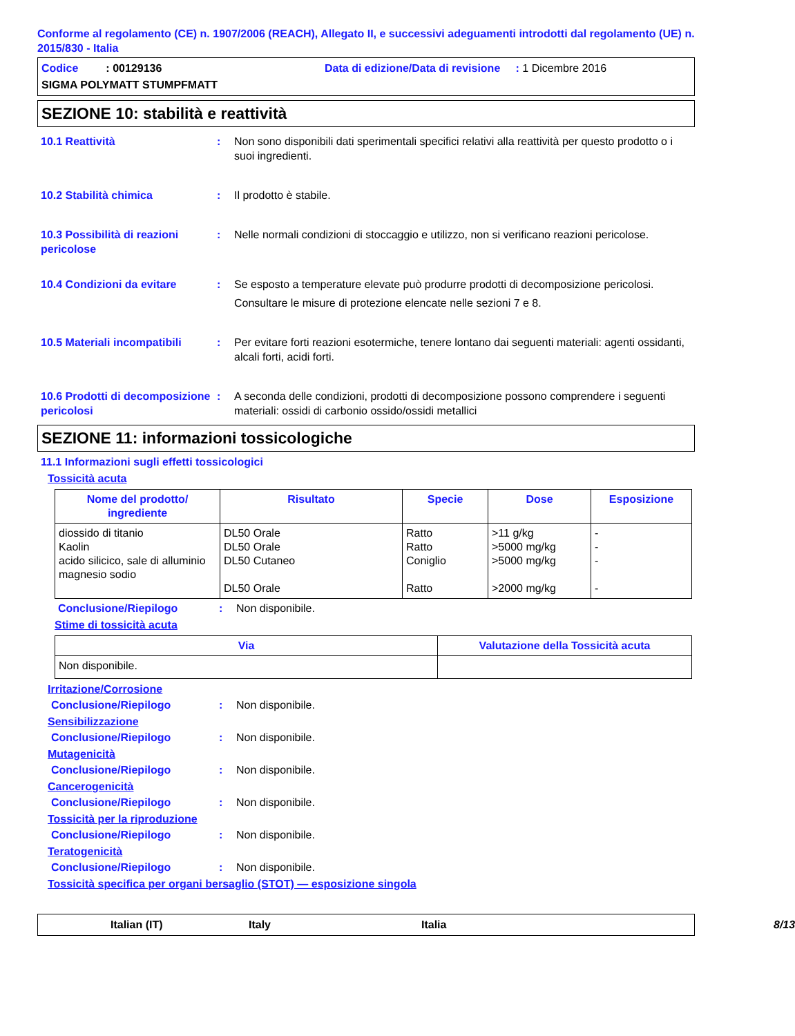Conforme al regolamento (CE) n. 1907/2006 (REACH), Allegato II, e successivi adeguamenti introdotti dal regolamento (UE) n. 2015/830 - Italia
Codice : 00129136
Data di edizione/Data di revisione : 1 Dicembre 2016
SIGMA POLYMATT STUMPFMATT
SEZIONE 10: stabilità e reattività
10.1 Reattività
:
Non sono disponibili dati sperimentali specifici relativi alla reattività per questo prodotto o i suoi ingredienti.
10.2 Stabilità chimica
:
Il prodotto è stabile.
10.3 Possibilità di reazioni pericolose
:
Nelle normali condizioni di stoccaggio e utilizzo, non si verificano reazioni pericolose.
10.4 Condizioni da evitare
:
Se esposto a temperature elevate può produrre prodotti di decomposizione pericolosi.
Consultare le misure di protezione elencate nelle sezioni 7 e 8.
10.5 Materiali incompatibili
:
Per evitare forti reazioni esotermiche, tenere lontano dai seguenti materiali: agenti ossidanti, alcali forti, acidi forti.
10.6 Prodotti di decomposizione pericolosi
:
A seconda delle condizioni, prodotti di decomposizione possono comprendere i seguenti materiali: ossidi di carbonio ossido/ossidi metallici
SEZIONE 11: informazioni tossicologiche
11.1 Informazioni sugli effetti tossicologici
Tossicità acuta
| Nome del prodotto/ ingrediente | Risultato | Specie | Dose | Esposizione |
| --- | --- | --- | --- | --- |
| diossido di titanio Kaolin acido silicico, sale di alluminio magnesio sodio | DL50 Orale DL50 Orale DL50 Cutaneo DL50 Orale | Ratto Ratto Coniglio Ratto | >11 g/kg >5000 mg/kg >5000 mg/kg >2000 mg/kg | - - - - |
Conclusione/Riepilogo: Non disponibile.
Stime di tossicità acuta
| Via | Valutazione della Tossicità acuta |
| --- | --- |
| Non disponibile. | |
Irritazione/Corrosione
Conclusione/Riepilogo: Non disponibile.
Sensibilizzazione
Conclusione/Riepilogo: Non disponibile.
Mutagenicità
Conclusione/Riepilogo: Non disponibile.
Cancerogenicità
Conclusione/Riepilogo: Non disponibile.
Tossicità per la riproduzione
Conclusione/Riepilogo: Non disponibile.
Teratogenicità
Conclusione/Riepilogo: Non disponibile.
Tossicità specifica per organi bersaglio (STOT) — esposizione singola
Italian (IT) Italy Italia 8/13